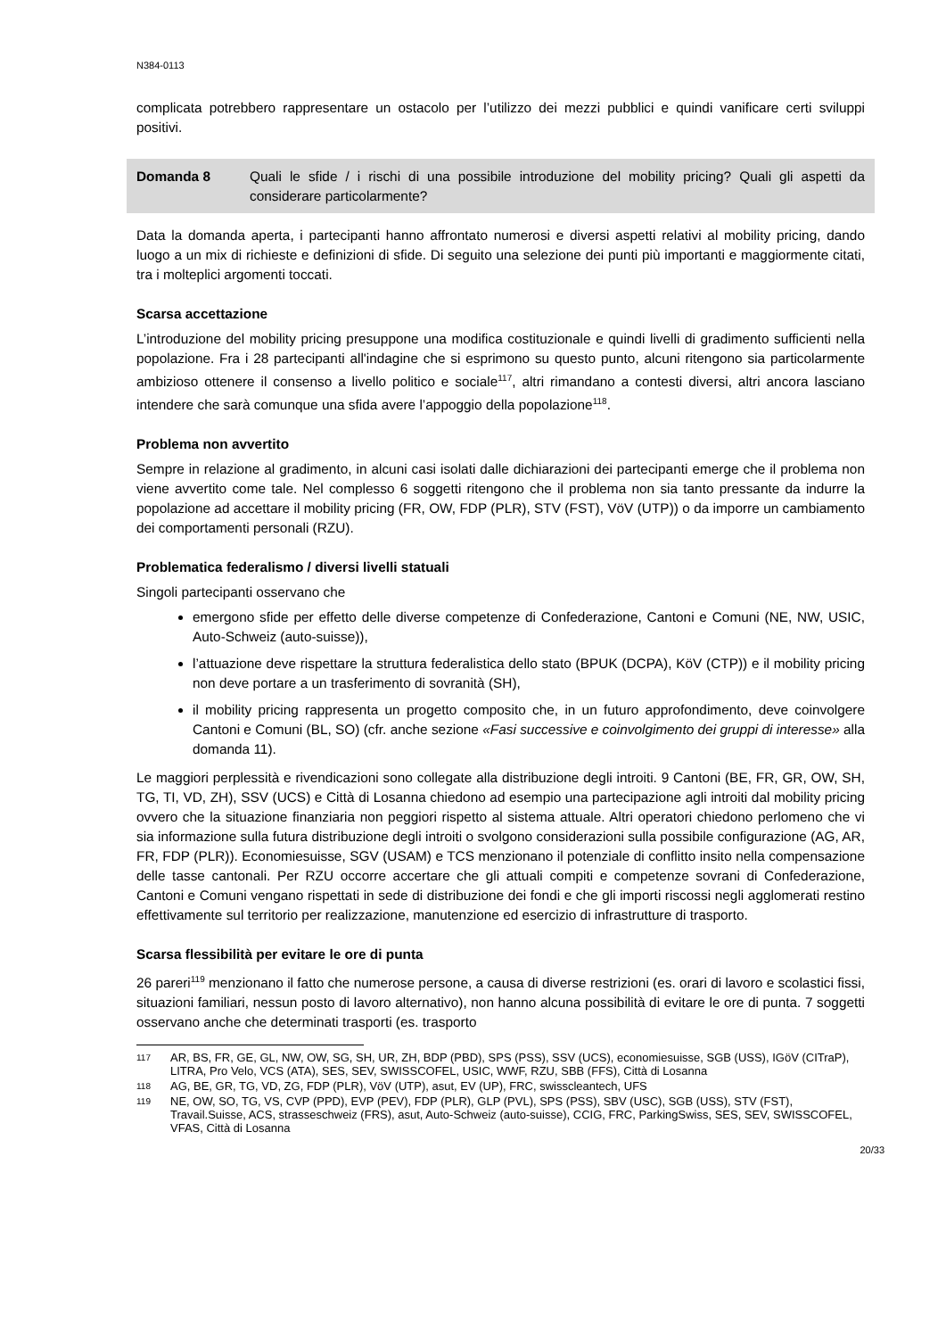N384-0113
complicata potrebbero rappresentare un ostacolo per l’utilizzo dei mezzi pubblici e quindi vanificare certi sviluppi positivi.
Domanda 8 Quali le sfide / i rischi di una possibile introduzione del mobility pricing? Quali gli aspetti da considerare particolarmente?
Data la domanda aperta, i partecipanti hanno affrontato numerosi e diversi aspetti relativi al mobility pricing, dando luogo a un mix di richieste e definizioni di sfide. Di seguito una selezione dei punti più importanti e maggiormente citati, tra i molteplici argomenti toccati.
Scarsa accettazione
L’introduzione del mobility pricing presuppone una modifica costituzionale e quindi livelli di gradimento sufficienti nella popolazione. Fra i 28 partecipanti all'indagine che si esprimono su questo punto, alcuni ritengono sia particolarmente ambizioso ottenere il consenso a livello politico e sociale<sup>117</sup>, altri rimandano a contesti diversi, altri ancora lasciano intendere che sarà comunque una sfida avere l’appoggio della popolazione<sup>118</sup>.
Problema non avvertito
Sempre in relazione al gradimento, in alcuni casi isolati dalle dichiarazioni dei partecipanti emerge che il problema non viene avvertito come tale. Nel complesso 6 soggetti ritengono che il problema non sia tanto pressante da indurre la popolazione ad accettare il mobility pricing (FR, OW, FDP (PLR), STV (FST), VöV (UTP)) o da imporre un cambiamento dei comportamenti personali (RZU).
Problematica federalismo / diversi livelli statuali
Singoli partecipanti osservano che
emergono sfide per effetto delle diverse competenze di Confederazione, Cantoni e Comuni (NE, NW, USIC, Auto-Schweiz (auto-suisse)),
l’attuazione deve rispettare la struttura federalistica dello stato (BPUK (DCPA), KöV (CTP)) e il mobility pricing non deve portare a un trasferimento di sovranità (SH),
il mobility pricing rappresenta un progetto composito che, in un futuro approfondimento, deve coinvolgere Cantoni e Comuni (BL, SO) (cfr. anche sezione «Fasi successive e coinvolgimento dei gruppi di interesse» alla domanda 11).
Le maggiori perplessità e rivendicazioni sono collegate alla distribuzione degli introiti. 9 Cantoni (BE, FR, GR, OW, SH, TG, TI, VD, ZH), SSV (UCS) e Città di Losanna chiedono ad esempio una partecipazione agli introiti dal mobility pricing ovvero che la situazione finanziaria non peggiori rispetto al sistema attuale. Altri operatori chiedono perlomeno che vi sia informazione sulla futura distribuzione degli introiti o svolgono considerazioni sulla possibile configurazione (AG, AR, FR, FDP (PLR)). Economiesuisse, SGV (USAM) e TCS menzionano il potenziale di conflitto insito nella compensazione delle tasse cantonali. Per RZU occorre accertare che gli attuali compiti e competenze sovrani di Confederazione, Cantoni e Comuni vengano rispettati in sede di distribuzione dei fondi e che gli importi riscossi negli agglomerati restino effettivamente sul territorio per realizzazione, manutenzione ed esercizio di infrastrutture di trasporto.
Scarsa flessibilità per evitare le ore di punta
26 pareri<sup>119</sup> menzionano il fatto che numerose persone, a causa di diverse restrizioni (es. orari di lavoro e scolastici fissi, situazioni familiari, nessun posto di lavoro alternativo), non hanno alcuna possibilità di evitare le ore di punta. 7 soggetti osservano anche che determinati trasporti (es. trasporto
117
AR, BS, FR, GE, GL, NW, OW, SG, SH, UR, ZH, BDP (PBD), SPS (PSS), SSV (UCS), economiesuisse, SGB (USS), IGöV (CITraP), LITRA, Pro Velo, VCS (ATA), SES, SEV, SWISSCOFEL, USIC, WWF, RZU, SBB (FFS), Città di Losanna
118
AG, BE, GR, TG, VD, ZG, FDP (PLR), VöV (UTP), asut, EV (UP), FRC, swisscleantech, UFS
119
NE, OW, SO, TG, VS, CVP (PPD), EVP (PEV), FDP (PLR), GLP (PVL), SPS (PSS), SBV (USC), SGB (USS), STV (FST), Travail.Suisse, ACS, strasseschweiz (FRS), asut, Auto-Schweiz (auto-suisse), CCIG, FRC, ParkingSwiss, SES, SEV, SWISSCOFEL, VFAS, Città di Losanna
20/33